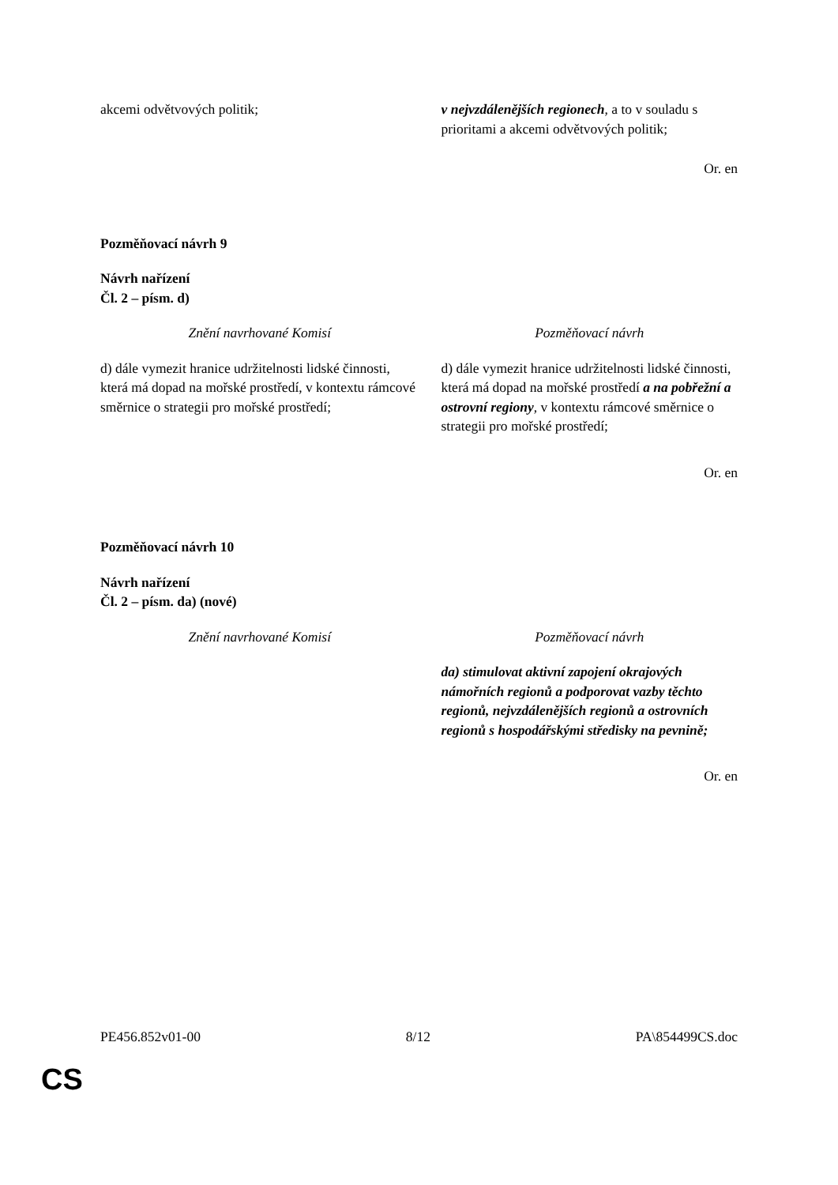| akcemi odvětvových politik; | v nejvzdálenějších regionech , a to v souladu s prioritami a akcemi odvětvových politik; |
Or. en
Pozměňovací návrh 9
Návrh nařízení
Čl. 2 – písm. d)
| Znění navrhované Komisí | Pozměňovací návrh |
| d) dále vymezit hranice udržitelnosti lidské činnosti, která má dopad na mořské prostředí, v kontextu rámcové směrnice o strategii pro mořské prostředí; | d) dále vymezit hranice udržitelnosti lidské činnosti, která má dopad na mořské prostředí a na pobřežní a ostrovní regiony , v kontextu rámcové směrnice o strategii pro mořské prostředí; |
Or. en
Pozměňovací návrh 10
Návrh nařízení
Čl. 2 – písm. da) (nové)
| Znění navrhované Komisí | Pozměňovací návrh |
| | da) stimulovat aktivní zapojení okrajových námořních regionů a podporovat vazby těchto regionů, nejvzdálenějších regionů a ostrovních regionů s hospodářskými středisky na pevnině; |
Or. en
PE456.852v01-00 8/12 PA\854499CS.doc
CS